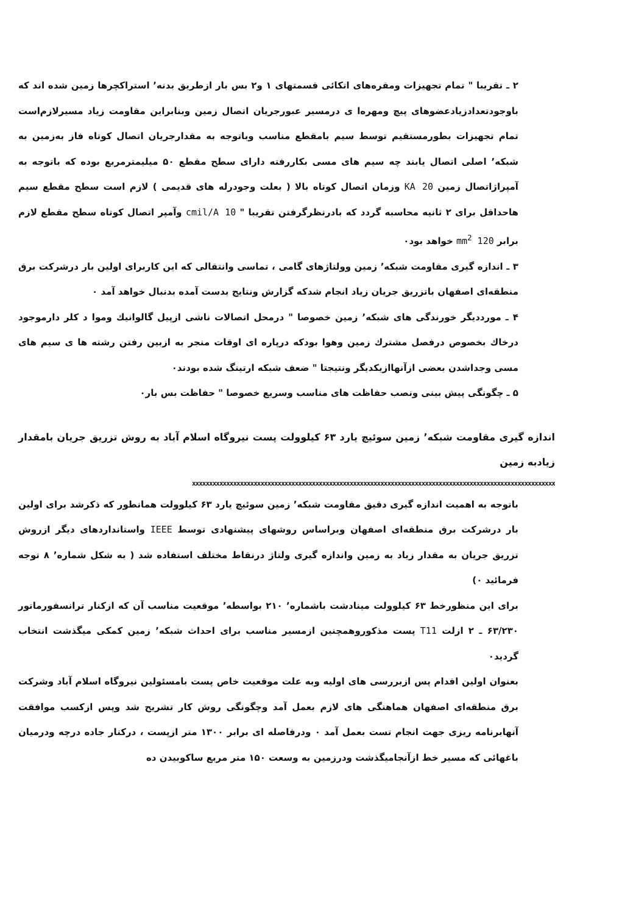۲ ـ تقریبا " تمام تجهیزات ومقره‌های اتکائی قسمتهای ۱ و۲ بس بار ازطریق بدنه٬ استراکچرها زمین شده اند که باوجودتعدادزیادعضوهای پیچ ومهره‌ا ی درمسیر عبورجریان اتصال زمین وبنابراین مقاومت زیاد مسیرلازم‌است تمام تجهیزات بطورمستقیم توسط سیم بامقطع مناسب وباتوجه به مقدارجریان اتصال کوتاه فاز به‌زمین به شبکه٬ اصلی اتصال یابند چه سیم های مسی بکاررفته دارای سطح مقطع ۵۰ میلیمترمربع بوده که باتوجه به آمپراژاتصال زمین 20 KA وزمان اتصال کوتاه بالا ( بعلت وجودرله های قدیمی ) لازم است سطح مقطع سیم هاحداقل برای ۲ ثانیه محاسبه گردد که بادرنظرگرفتن تقریبا " 10 cmil/A وآمپر اتصال کوتاه سطح مقطع لازم برابر 120 mm<sup>2</sup> خواهد بود٠
۳ ـ اندازه گیری مقاومت شبکه٬ زمین وولتاژهای گامی ، تماسی وانتقالی که این کاربرای اولین بار درشرکت برق منطقه‌ای اصفهان باتزریق جریان زیاد انجام شدکه گزارش ونتایج بدست آمده بدنبال خواهد آمد ٠
۴ ـ مورددیگر خورندگی های شبکه٬ زمین خصوصا " درمحل اتصالات ناشی ازپیل گالوانیك وموا د کلر دارموجود درخاك بخصوص درفصل مشترك زمین وهوا بودکه درپاره ای اوقات منجر به ازبین رفتن رشته ها ی سیم های مسی وجداشدن بعضی ازآنهاازیکدیگر ونتیجتا " ضعف شبکه ارتینگ شده بودند٠
۵ ـ چگونگی پیش بینی ونصب حفاظت های مناسب وسریع خصوصا " حفاظت بس بار٠
اندازه گیری مقاومت شبکه٬ زمین سوئیچ یارد ۶۳ کیلوولت پست نیروگاه اسلام آباد به روش تزریق جریان بامقدار زیادبه زمین
xxxxxxxxxxxxxxxxxxxxxxxxxxxxxxxxxxxxxxxxxxxxxxxxxxxxxxxxxxxxxxxxxxxxxxxxxxxxxxxxxxxxxxxxxxxxxxxxxxxxxxxxxx
باتوجه به اهمیت اندازه گیری دقیق مقاومت شبکه٬ زمین سوئیچ یارد ۶۳ کیلوولت همانطور که ذکرشد برای اولین بار درشرکت برق منطقه‌ای اصفهان وبراساس روشهای پیشنهادی توسط IEEE واستانداردهای دیگر ازروش تزریق جریان به مقدار زیاد به زمین واندازه گیری ولتاژ درنقاط مختلف استفاده شد ( به شکل شماره٬ ۸ توجه فرمائید ٠)
برای این منظورخط ۶۳ کیلوولت مینادشت باشماره٬ ۲۱۰ بواسطه٬ موقعیت مناسب آن که ازکنار ترانسفورماتور ۶۳/۲۳۰ ـ ۲ ازلت T11 پست مذکوروهمچنین ازمسیر مناسب برای احداث شبکه٬ زمین کمکی میگذشت انتخاب گردید٠
بعنوان اولین اقدام پس ازبررسی های اولیه وبه علت موقعیت خاص پست بامسئولین نیروگاه اسلام آباد وشرکت برق منطقه‌ای اصفهان هماهنگی های لازم بعمل آمد وچگونگی روش کار تشریح شد وپس ازکسب موافقت آنهابرنامه ریزی جهت انجام تست بعمل آمد ٠ ودرفاصله ای برابر ۱۳۰۰ متر ازپست ، درکنار جاده درچه ودرمیان باغهائی که مسیر خط ازآنجامیگذشت ودرزمین به وسعت ۱۵۰ متر مربع ساکوبیدن ده